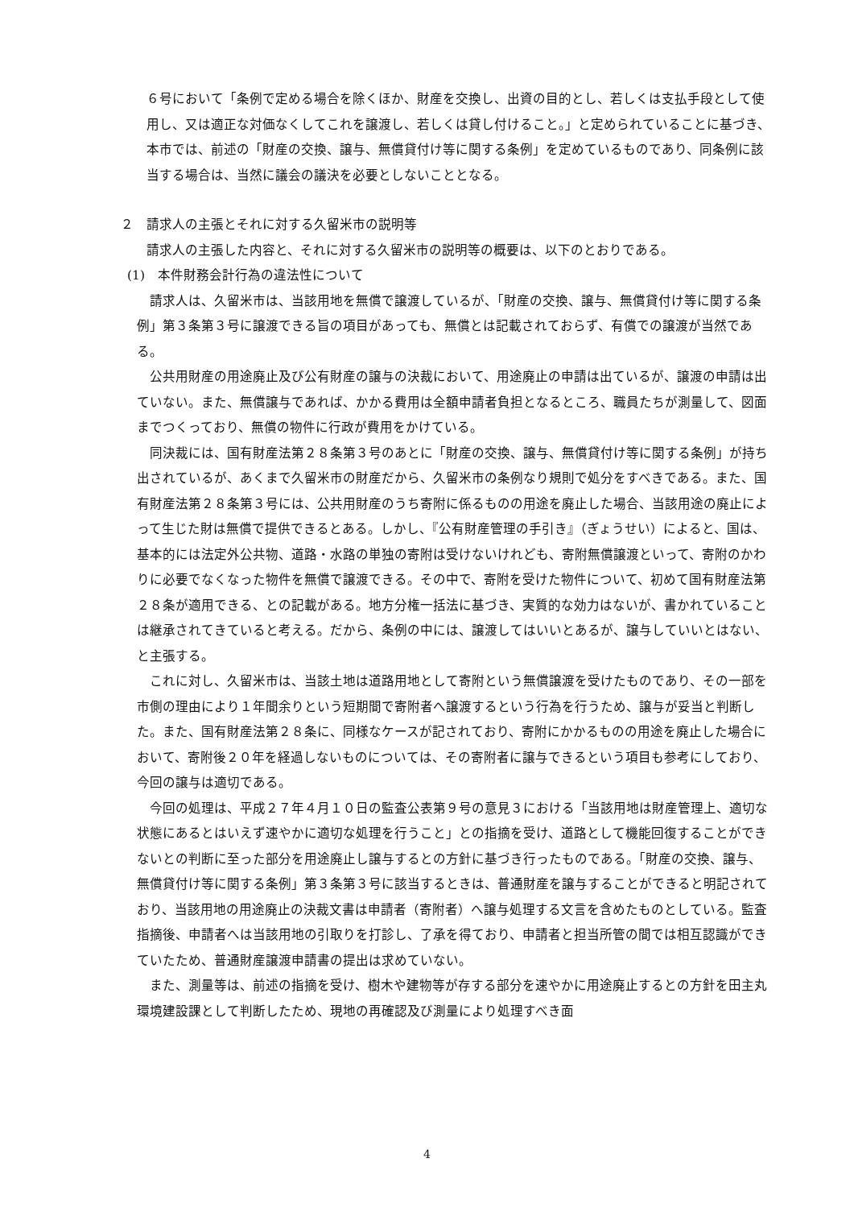６号において「条例で定める場合を除くほか、財産を交換し、出資の目的とし、若しくは支払手段として使用し、又は適正な対価なくしてこれを譲渡し、若しくは貸し付けること。」と定められていることに基づき、本市では、前述の「財産の交換、譲与、無償貸付け等に関する条例」を定めているものであり、同条例に該当する場合は、当然に議会の議決を必要としないこととなる。
２　請求人の主張とそれに対する久留米市の説明等
請求人の主張した内容と、それに対する久留米市の説明等の概要は、以下のとおりである。
(1)　本件財務会計行為の違法性について
請求人は、久留米市は、当該用地を無償で譲渡しているが、「財産の交換、譲与、無償貸付け等に関する条例」第３条第３号に譲渡できる旨の項目があっても、無償とは記載されておらず、有償での譲渡が当然である。
公共用財産の用途廃止及び公有財産の譲与の決裁において、用途廃止の申請は出ているが、譲渡の申請は出ていない。また、無償譲与であれば、かかる費用は全額申請者負担となるところ、職員たちが測量して、図面までつくっており、無償の物件に行政が費用をかけている。
同決裁には、国有財産法第２８条第３号のあとに「財産の交換、譲与、無償貸付け等に関する条例」が持ち出されているが、あくまで久留米市の財産だから、久留米市の条例なり規則で処分をすべきである。また、国有財産法第２８条第３号には、公共用財産のうち寄附に係るものの用途を廃止した場合、当該用途の廃止によって生じた財は無償で提供できるとある。しかし、『公有財産管理の手引き』（ぎょうせい）によると、国は、基本的には法定外公共物、道路・水路の単独の寄附は受けないけれども、寄附無償譲渡といって、寄附のかわりに必要でなくなった物件を無償で譲渡できる。その中で、寄附を受けた物件について、初めて国有財産法第２８条が適用できる、との記載がある。地方分権一括法に基づき、実質的な効力はないが、書かれていることは継承されてきていると考える。だから、条例の中には、譲渡してはいいとあるが、譲与していいとはない、と主張する。
これに対し、久留米市は、当該土地は道路用地として寄附という無償譲渡を受けたものであり、その一部を市側の理由により１年間余りという短期間で寄附者へ譲渡するという行為を行うため、譲与が妥当と判断した。また、国有財産法第２８条に、同様なケースが記されており、寄附にかかるものの用途を廃止した場合において、寄附後２０年を経過しないものについては、その寄附者に譲与できるという項目も参考にしており、今回の譲与は適切である。
今回の処理は、平成２７年４月１０日の監査公表第９号の意見３における「当該用地は財産管理上、適切な状態にあるとはいえず速やかに適切な処理を行うこと」との指摘を受け、道路として機能回復することができないとの判断に至った部分を用途廃止し譲与するとの方針に基づき行ったものである。「財産の交換、譲与、無償貸付け等に関する条例」第３条第３号に該当するときは、普通財産を譲与することができると明記されており、当該用地の用途廃止の決裁文書は申請者（寄附者）へ譲与処理する文言を含めたものとしている。監査指摘後、申請者へは当該用地の引取りを打診し、了承を得ており、申請者と担当所管の間では相互認識ができていたため、普通財産譲渡申請書の提出は求めていない。
また、測量等は、前述の指摘を受け、樹木や建物等が存する部分を速やかに用途廃止するとの方針を田主丸環境建設課として判断したため、現地の再確認及び測量により処理すべき面
4